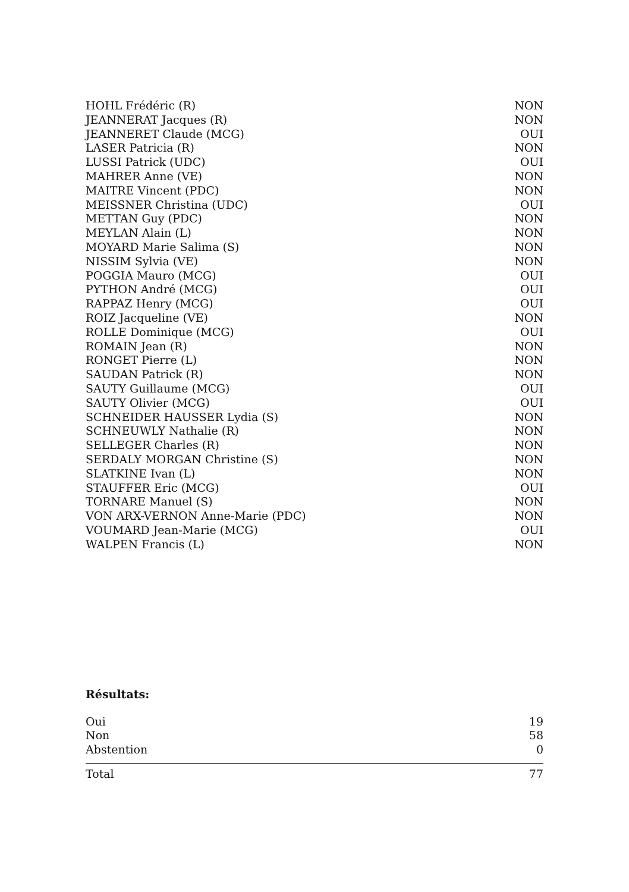| HOHL Frédéric (R) | NON |
| JEANNERAT Jacques (R) | NON |
| JEANNERET Claude (MCG) | OUI |
| LASER Patricia (R) | NON |
| LUSSI Patrick (UDC) | OUI |
| MAHRER Anne (VE) | NON |
| MAITRE Vincent (PDC) | NON |
| MEISSNER Christina (UDC) | OUI |
| METTAN Guy (PDC) | NON |
| MEYLAN Alain (L) | NON |
| MOYARD Marie Salima (S) | NON |
| NISSIM Sylvia (VE) | NON |
| POGGIA Mauro (MCG) | OUI |
| PYTHON André (MCG) | OUI |
| RAPPAZ Henry (MCG) | OUI |
| ROIZ Jacqueline (VE) | NON |
| ROLLE Dominique (MCG) | OUI |
| ROMAIN Jean (R) | NON |
| RONGET Pierre (L) | NON |
| SAUDAN Patrick (R) | NON |
| SAUTY Guillaume (MCG) | OUI |
| SAUTY Olivier (MCG) | OUI |
| SCHNEIDER HAUSSER Lydia (S) | NON |
| SCHNEUWLY Nathalie (R) | NON |
| SELLEGER Charles (R) | NON |
| SERDALY MORGAN Christine (S) | NON |
| SLATKINE Ivan (L) | NON |
| STAUFFER Eric (MCG) | OUI |
| TORNARE Manuel (S) | NON |
| VON ARX-VERNON Anne-Marie (PDC) | NON |
| VOUMARD Jean-Marie (MCG) | OUI |
| WALPEN Francis (L) | NON |
Résultats:
| Oui | 19 |
| Non | 58 |
| Abstention | 0 |
| Total | 77 |